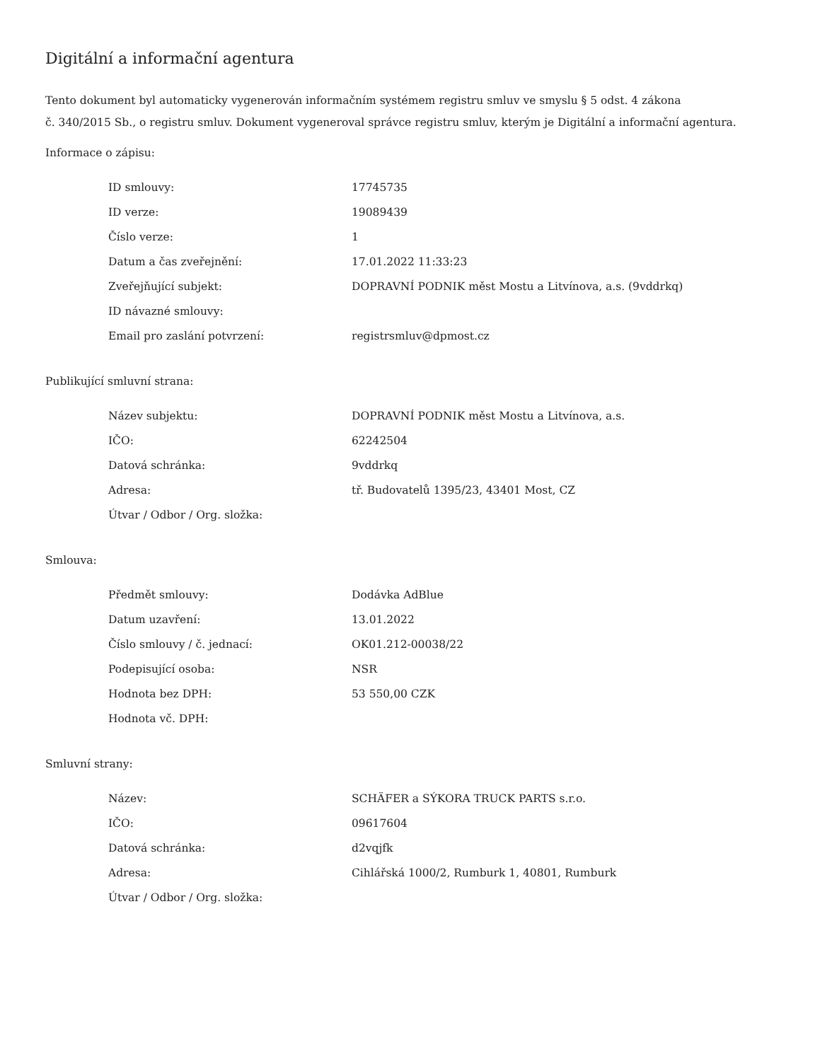Digitální a informační agentura
Tento dokument byl automaticky vygenerován informačním systémem registru smluv ve smyslu § 5 odst. 4 zákona
č. 340/2015 Sb., o registru smluv. Dokument vygeneroval správce registru smluv, kterým je Digitální a informační agentura.
Informace o zápisu:
| ID smlouvy: | 17745735 |
| ID verze: | 19089439 |
| Číslo verze: | 1 |
| Datum a čas zveřejnění: | 17.01.2022 11:33:23 |
| Zveřejňující subjekt: | DOPRAVNÍ PODNIK měst Mostu a Litvínova, a.s. (9vddrkq) |
| ID návazné smlouvy: | |
| Email pro zaslání potvrzení: | registrsmluv@dpmost.cz |
Publikující smluvní strana:
| Název subjektu: | DOPRAVNÍ PODNIK měst Mostu a Litvínova, a.s. |
| IČO: | 62242504 |
| Datová schránka: | 9vddrkq |
| Adresa: | tř. Budovatelů 1395/23, 43401 Most, CZ |
| Útvar / Odbor / Org. složka: | |
Smlouva:
| Předmět smlouvy: | Dodávka AdBlue |
| Datum uzavření: | 13.01.2022 |
| Číslo smlouvy / č. jednací: | OK01.212-00038/22 |
| Podepisující osoba: | NSR |
| Hodnota bez DPH: | 53 550,00 CZK |
| Hodnota vč. DPH: | |
Smluvní strany:
| Název: | SCHÄFER a SÝKORA TRUCK PARTS s.r.o. |
| IČO: | 09617604 |
| Datová schránka: | d2vqjfk |
| Adresa: | Cihlářská 1000/2, Rumburk 1, 40801, Rumburk |
| Útvar / Odbor / Org. složka: | |